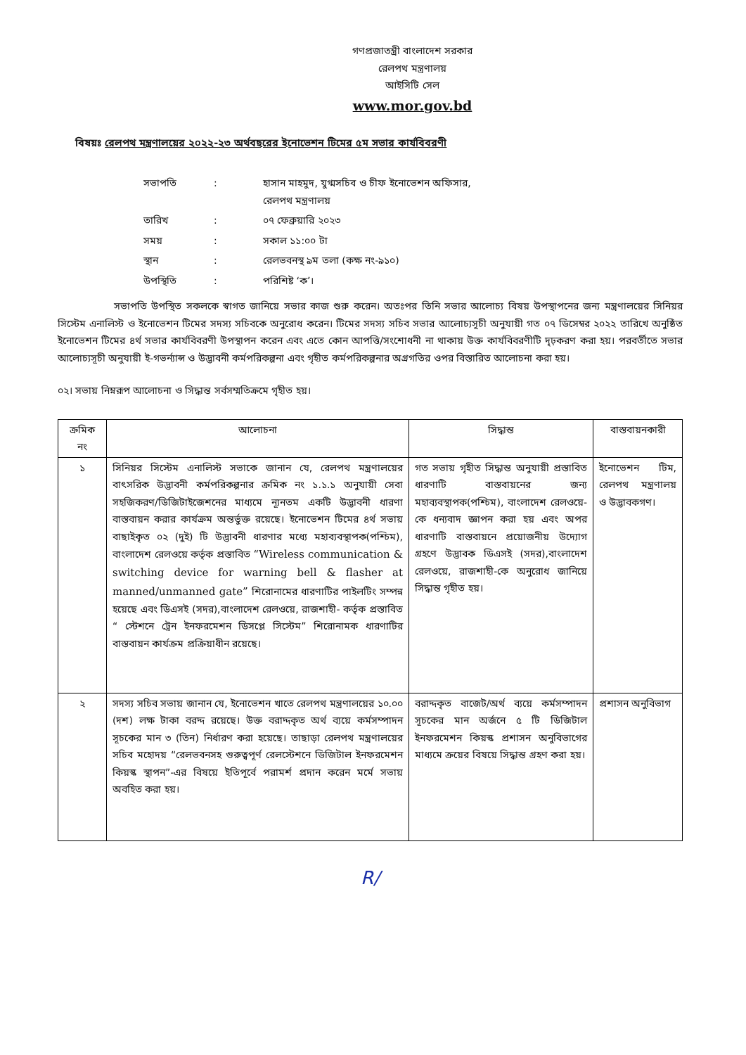গণপ্রজাতন্ত্রী বাংলাদেশ সরকার
রেলপথ মন্ত্রণালয়
আইসিটি সেল
www.mor.gov.bd
বিষয়ঃ রেলপথ মন্ত্রণালয়ের ২০২২-২৩ অর্থবছরের ইনোভেশন টিমের ৫ম সভার কার্যবিবরণী
| সভাপতি | : | হাসান মাহমুদ, যুগ্মসচিব ও চীফ ইনোভেশন অফিসার, রেলপথ মন্ত্রণালয় |
| তারিখ | : | ০৭ ফেব্রুয়ারি ২০২৩ |
| সময় | : | সকাল ১১:০০ টা |
| স্থান | : | রেলভবনস্থ ৯ম তলা (কক্ষ নং-৯১০) |
| উপস্থিতি | : | পরিশিষ্ট ‘ক’। |
সভাপতি উপস্থিত সকলকে স্বাগত জানিয়ে সভার কাজ শুরু করেন। অতঃপর তিনি সভার আলোচ্য বিষয় উপস্থাপনের জন্য মন্ত্রণালয়ের সিনিয়র সিস্টেম এনালিস্ট ও ইনোভেশন টিমের সদস্য সচিবকে অনুরোধ করেন। টিমের সদস্য সচিব সভার আলোচ্যসূচী অনুযায়ী গত ০৭ ডিসেম্বর ২০২২ তারিখে অনুষ্ঠিত ইনোভেশন টিমের ৪র্থ সভার কার্যবিবরণী উপস্থাপন করেন এবং এতে কোন আপত্তি/সংশোধনী না থাকায় উক্ত কার্যবিবরণীটি দৃঢ়করণ করা হয়। পরবর্তীতে সভার আলোচ্যসূচী অনুযায়ী ই-গভর্ন্যান্স ও উদ্ভাবনী কর্মপরিকল্পনা এবং গৃহীত কর্মপরিকল্পনার অগ্রগতির ওপর বিস্তারিত আলোচনা করা হয়।
০২। সভায় নিম্নরূপ আলোচনা ও সিদ্ধান্ত সর্বসম্মতিক্রমে গৃহীত হয়।
| ক্রমিক নং | আলোচনা | সিদ্ধান্ত | বাস্তবায়নকারী |
| --- | --- | --- | --- |
| ১ | সিনিয়র সিস্টেম এনালিস্ট সভাকে জানান যে, রেলপথ মন্ত্রণালয়ের বাৎসরিক উদ্ভাবনী কর্মপরিকল্পনার ক্রমিক নং ১.১.১ অনুযায়ী সেবা সহজিকরণ/ডিজিটাইজেশনের মাধ্যমে ন্যূনতম একটি উদ্ভাবনী ধারণা বাস্তবায়ন করার কার্যক্রম অন্তর্ভুক্ত রয়েছে। ইনোভেশন টিমের ৪র্থ সভায় বাছাইকৃত ০২ (দুই) টি উদ্ভাবনী ধারণার মধ্যে মহাব্যবস্থাপক(পশ্চিম), বাংলাদেশ রেলওয়ে কর্তৃক প্রস্তাবিত “Wireless communication & switching device for warning bell & flasher at manned/unmanned gate” শিরোনামের ধারণাটির পাইলটিং সম্পন্ন হয়েছে এবং ডিএসই (সদর),বাংলাদেশ রেলওয়ে, রাজশাহী- কর্তৃক প্রস্তাবিত “ স্টেশনে ট্রেন ইনফরমেশন ডিসপ্লে সিস্টেম” শিরোনামক ধারণাটির বাস্তবায়ন কার্যক্রম প্রক্রিয়াধীন রয়েছে। | গত সভায় গৃহীত সিদ্ধান্ত অনুযায়ী প্রস্তাবিত ধারণাটি বাস্তবায়নের জন্য মহাব্যবস্থাপক(পশ্চিম), বাংলাদেশ রেলওয়ে-কে ধন্যবাদ জ্ঞাপন করা হয় এবং অপর ধারণাটি বাস্তবায়নে প্রয়োজনীয় উদ্যোগ গ্রহণে উদ্ভাবক ডিএসই (সদর),বাংলাদেশ রেলওয়ে, রাজশাহী-কে অনুরোধ জানিয়ে সিদ্ধান্ত গৃহীত হয়। | ইনোভেশন টিম, রেলপথ মন্ত্রণালয় ও উদ্ভাবকগণ। |
| ২ | সদস্য সচিব সভায় জানান যে, ইনোভেশন খাতে রেলপথ মন্ত্রণালয়ের ১০.০০ (দশ) লক্ষ টাকা বরদ্দ রয়েছে। উক্ত বরাদ্দকৃত অর্থ ব্যয়ে কর্মসম্পাদন সূচকের মান ৩ (তিন) নির্ধারণ করা হয়েছে। তাছাড়া রেলপথ মন্ত্রণালয়ের সচিব মহোদয় “রেলভবনসহ গুরুত্বপূর্ণ রেলস্টেশনে ডিজিটাল ইনফরমেশন কিয়স্ক স্থাপন”-এর বিষয়ে ইতিপূর্বে পরামর্শ প্রদান করেন মর্মে সভায় অবহিত করা হয়। | বরাদ্দকৃত বাজেট/অর্থ ব্যয়ে কর্মসম্পাদন সূচকের মান অর্জনে ৫ টি ডিজিটাল ইনফরমেশন কিয়স্ক প্রশাসন অনুবিভাগের মাধ্যমে ক্রয়ের বিষয়ে সিদ্ধান্ত গ্রহণ করা হয়। | প্রশাসন অনুবিভাগ |
R/